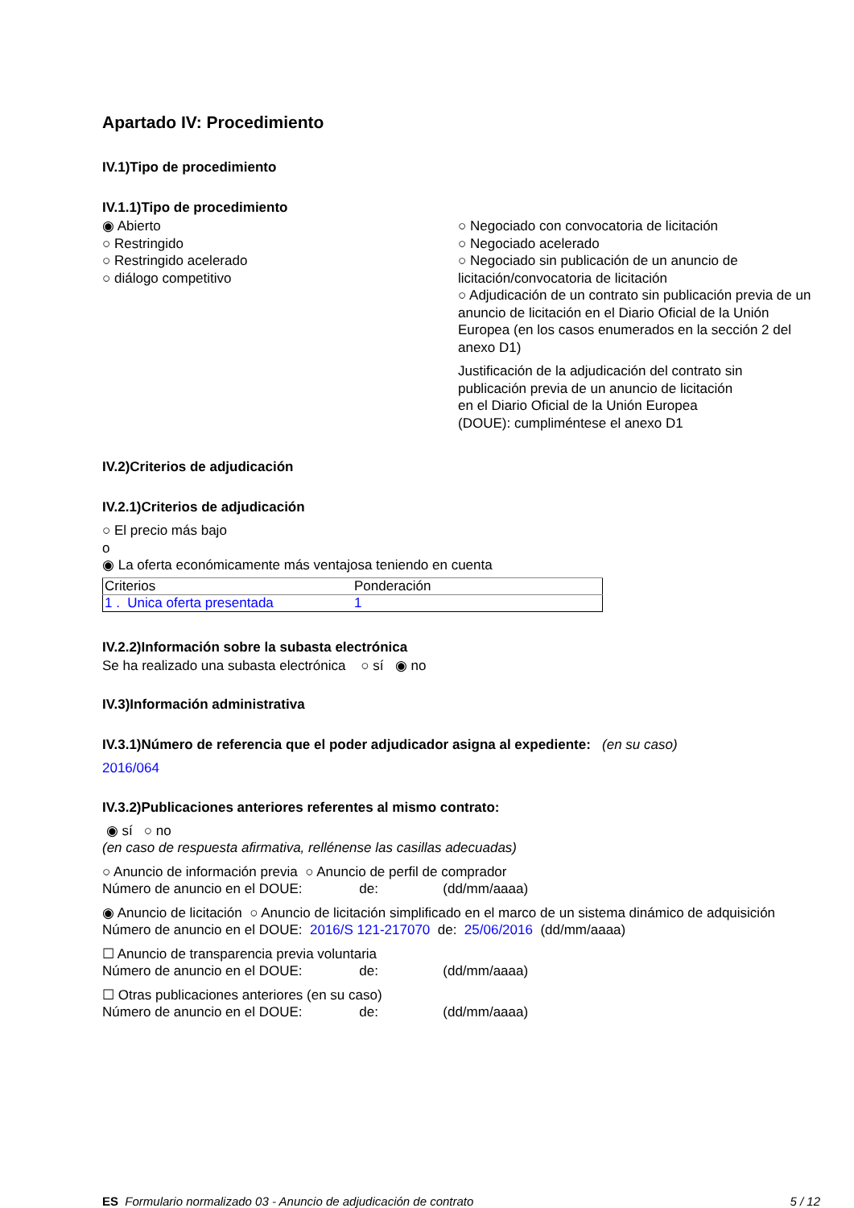Apartado IV: Procedimiento
IV.1)Tipo de procedimiento
IV.1.1)Tipo de procedimiento
◉ Abierto
○ Restringido
○ Restringido acelerado
○ diálogo competitivo
○ Negociado con convocatoria de licitación
○ Negociado acelerado
○ Negociado sin publicación de un anuncio de licitación/convocatoria de licitación
○ Adjudicación de un contrato sin publicación previa de un anuncio de licitación en el Diario Oficial de la Unión Europea (en los casos enumerados en la sección 2 del anexo D1)
Justificación de la adjudicación del contrato sin
publicación previa de un anuncio de licitación
en el Diario Oficial de la Unión Europea
(DOUE): cumpliméntese el anexo D1
IV.2)Criterios de adjudicación
IV.2.1)Criterios de adjudicación
○ El precio más bajo
o
◉ La oferta económicamente más ventajosa teniendo en cuenta
| Criterios | Ponderación |
| 1 . Unica oferta presentada | 1 |
IV.2.2)Información sobre la subasta electrónica
Se ha realizado una subasta electrónica ○ sí ◉ no
IV.3)Información administrativa
IV.3.1)Número de referencia que el poder adjudicador asigna al expediente: (en su caso)
2016/064
IV.3.2)Publicaciones anteriores referentes al mismo contrato:
◉ sí ○ no
(en caso de respuesta afirmativa, rellénense las casillas adecuadas)
○ Anuncio de información previa ○ Anuncio de perfil de comprador
Número de anuncio en el DOUE: de: (dd/mm/aaaa)
◉ Anuncio de licitación ○ Anuncio de licitación simplificado en el marco de un sistema dinámico de adquisición
Número de anuncio en el DOUE: 2016/S 121-217070 de: 25/06/2016 (dd/mm/aaaa)
☐ Anuncio de transparencia previa voluntaria
Número de anuncio en el DOUE: de: (dd/mm/aaaa)
☐ Otras publicaciones anteriores (en su caso)
Número de anuncio en el DOUE: de: (dd/mm/aaaa)
ES Formulario normalizado 03 - Anuncio de adjudicación de contrato 5 / 12